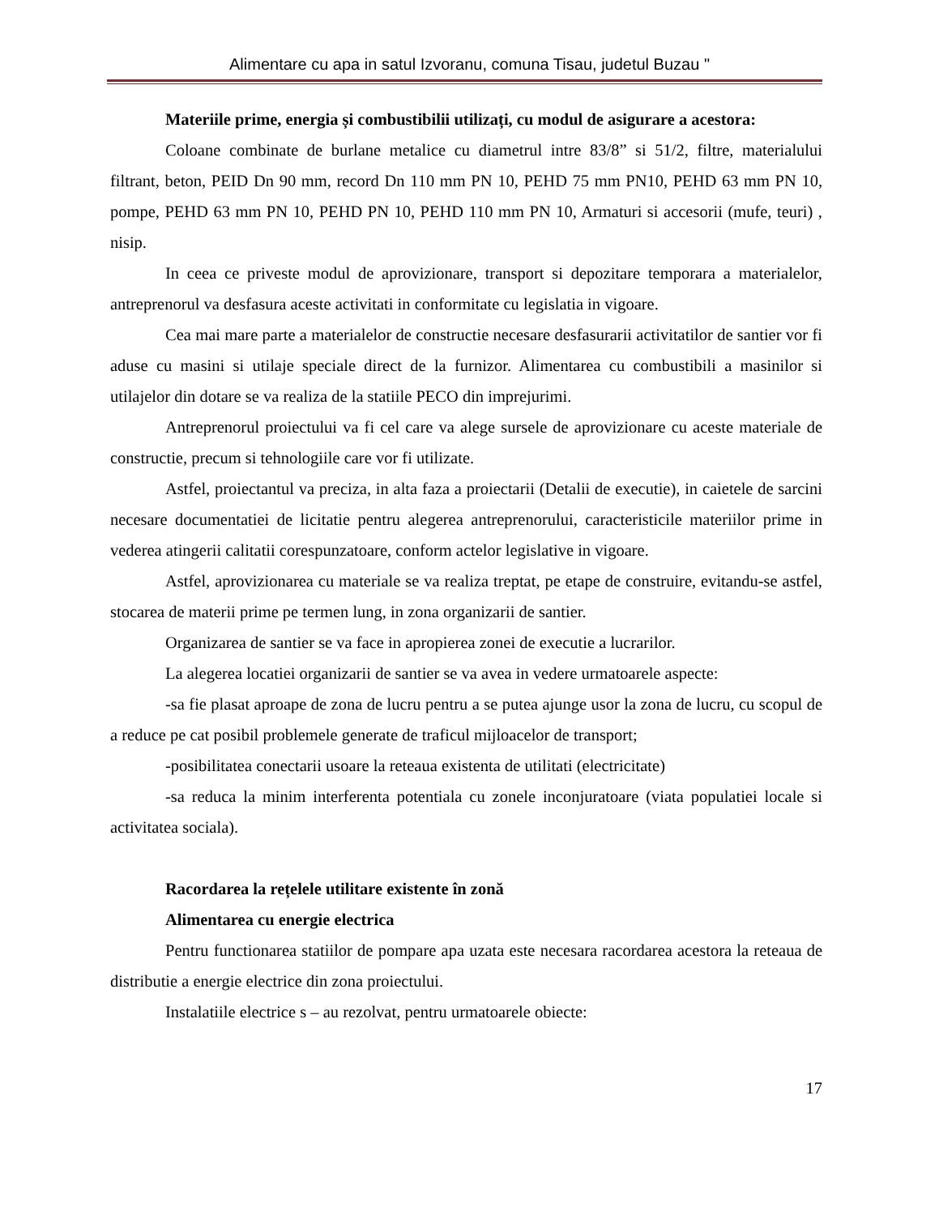Alimentare cu apa in satul Izvoranu, comuna Tisau, judetul Buzau "
Materiile prime, energia și combustibilii utilizați, cu modul de asigurare a acestora:
Coloane combinate de burlane metalice cu diametrul intre 83/8” si 51/2, filtre, materialului filtrant, beton, PEID Dn 90 mm, record Dn 110 mm PN 10, PEHD 75 mm PN10, PEHD 63 mm PN 10, pompe, PEHD 63 mm PN 10, PEHD PN 10, PEHD 110 mm PN 10, Armaturi si accesorii (mufe, teuri) , nisip.
In ceea ce priveste modul de aprovizionare, transport si depozitare temporara a materialelor, antreprenorul va desfasura aceste activitati in conformitate cu legislatia in vigoare.
Cea mai mare parte a materialelor de constructie necesare desfasurarii activitatilor de santier vor fi aduse cu masini si utilaje speciale direct de la furnizor. Alimentarea cu combustibili a masinilor si utilajelor din dotare se va realiza de la statiile PECO din imprejurimi.
Antreprenorul proiectului va fi cel care va alege sursele de aprovizionare cu aceste materiale de constructie, precum si tehnologiile care vor fi utilizate.
Astfel, proiectantul va preciza, in alta faza a proiectarii (Detalii de executie), in caietele de sarcini necesare documentatiei de licitatie pentru alegerea antreprenorului, caracteristicile materiilor prime in vederea atingerii calitatii corespunzatoare, conform actelor legislative in vigoare.
Astfel, aprovizionarea cu materiale se va realiza treptat, pe etape de construire, evitandu-se astfel, stocarea de materii prime pe termen lung, in zona organizarii de santier.
Organizarea de santier se va face in apropierea zonei de executie a lucrarilor.
La alegerea locatiei organizarii de santier se va avea in vedere urmatoarele aspecte:
-sa fie plasat aproape de zona de lucru pentru a se putea ajunge usor la zona de lucru, cu scopul de a reduce pe cat posibil problemele generate de traficul mijloacelor de transport;
-posibilitatea conectarii usoare la reteaua existenta de utilitati (electricitate)
-sa reduca la minim interferenta potentiala cu zonele inconjuratoare (viata populatiei locale si activitatea sociala).
Racordarea la rețelele utilitare existente în zonă
Alimentarea cu energie electrica
Pentru functionarea statiilor de pompare apa uzata este necesara racordarea acestora la reteaua de distributie a energie electrice din zona proiectului.
Instalatiile electrice s – au rezolvat, pentru urmatoarele obiecte:
17